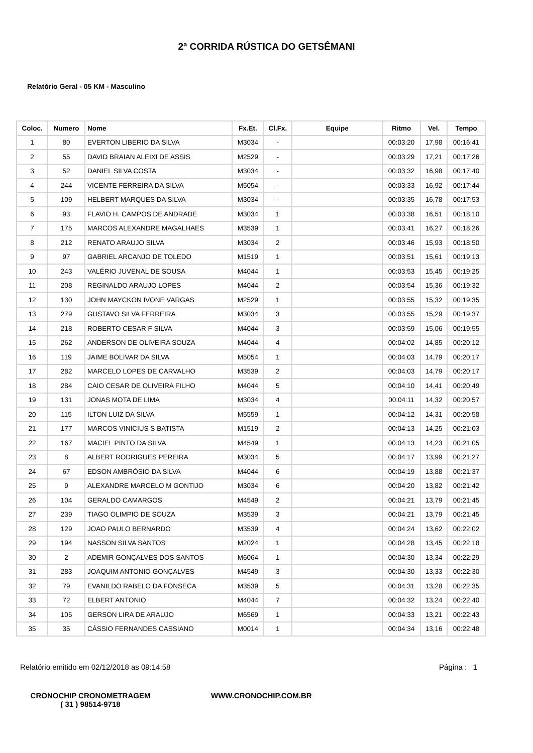2ª CORRIDA RÚSTICA DO GETSÊMANI
Relatório Geral - 05 KM - Masculino
| Coloc. | Numero | Nome | Fx.Et. | Cl.Fx. | Equipe | Ritmo | Vel. | Tempo |
| --- | --- | --- | --- | --- | --- | --- | --- | --- |
| 1 | 80 | EVERTON LIBERIO DA SILVA | M3034 | - | | 00:03:20 | 17,98 | 00:16:41 |
| 2 | 55 | DAVID BRAIAN ALEIXI DE ASSIS | M2529 | - | | 00:03:29 | 17,21 | 00:17:26 |
| 3 | 52 | DANIEL SILVA COSTA | M3034 | - | | 00:03:32 | 16,98 | 00:17:40 |
| 4 | 244 | VICENTE FERREIRA DA SILVA | M5054 | - | | 00:03:33 | 16,92 | 00:17:44 |
| 5 | 109 | HELBERT MARQUES DA SILVA | M3034 | - | | 00:03:35 | 16,78 | 00:17:53 |
| 6 | 93 | FLAVIO H. CAMPOS DE ANDRADE | M3034 | 1 | | 00:03:38 | 16,51 | 00:18:10 |
| 7 | 175 | MARCOS ALEXANDRE MAGALHAES | M3539 | 1 | | 00:03:41 | 16,27 | 00:18:26 |
| 8 | 212 | RENATO ARAUJO SILVA | M3034 | 2 | | 00:03:46 | 15,93 | 00:18:50 |
| 9 | 97 | GABRIEL ARCANJO DE TOLEDO | M1519 | 1 | | 00:03:51 | 15,61 | 00:19:13 |
| 10 | 243 | VALÉRIO JUVENAL DE SOUSA | M4044 | 1 | | 00:03:53 | 15,45 | 00:19:25 |
| 11 | 208 | REGINALDO ARAUJO LOPES | M4044 | 2 | | 00:03:54 | 15,36 | 00:19:32 |
| 12 | 130 | JOHN MAYCKON IVONE VARGAS | M2529 | 1 | | 00:03:55 | 15,32 | 00:19:35 |
| 13 | 279 | GUSTAVO SILVA FERREIRA | M3034 | 3 | | 00:03:55 | 15,29 | 00:19:37 |
| 14 | 218 | ROBERTO CESAR F SILVA | M4044 | 3 | | 00:03:59 | 15,06 | 00:19:55 |
| 15 | 262 | ANDERSON DE OLIVEIRA SOUZA | M4044 | 4 | | 00:04:02 | 14,85 | 00:20:12 |
| 16 | 119 | JAIME BOLIVAR DA SILVA | M5054 | 1 | | 00:04:03 | 14,79 | 00:20:17 |
| 17 | 282 | MARCELO LOPES DE CARVALHO | M3539 | 2 | | 00:04:03 | 14,79 | 00:20:17 |
| 18 | 284 | CAIO CESAR DE OLIVEIRA FILHO | M4044 | 5 | | 00:04:10 | 14,41 | 00:20:49 |
| 19 | 131 | JONAS MOTA DE LIMA | M3034 | 4 | | 00:04:11 | 14,32 | 00:20:57 |
| 20 | 115 | ILTON LUIZ DA SILVA | M5559 | 1 | | 00:04:12 | 14,31 | 00:20:58 |
| 21 | 177 | MARCOS VINICIUS S BATISTA | M1519 | 2 | | 00:04:13 | 14,25 | 00:21:03 |
| 22 | 167 | MACIEL PINTO DA SILVA | M4549 | 1 | | 00:04:13 | 14,23 | 00:21:05 |
| 23 | 8 | ALBERT RODRIGUES PEREIRA | M3034 | 5 | | 00:04:17 | 13,99 | 00:21:27 |
| 24 | 67 | EDSON AMBRÓSIO DA SILVA | M4044 | 6 | | 00:04:19 | 13,88 | 00:21:37 |
| 25 | 9 | ALEXANDRE MARCELO M GONTIJO | M3034 | 6 | | 00:04:20 | 13,82 | 00:21:42 |
| 26 | 104 | GERALDO CAMARGOS | M4549 | 2 | | 00:04:21 | 13,79 | 00:21:45 |
| 27 | 239 | TIAGO OLIMPIO DE SOUZA | M3539 | 3 | | 00:04:21 | 13,79 | 00:21:45 |
| 28 | 129 | JOAO PAULO BERNARDO | M3539 | 4 | | 00:04:24 | 13,62 | 00:22:02 |
| 29 | 194 | NASSON SILVA SANTOS | M2024 | 1 | | 00:04:28 | 13,45 | 00:22:18 |
| 30 | 2 | ADEMIR GONÇALVES DOS SANTOS | M6064 | 1 | | 00:04:30 | 13,34 | 00:22:29 |
| 31 | 283 | JOAQUIM ANTONIO GONÇALVES | M4549 | 3 | | 00:04:30 | 13,33 | 00:22:30 |
| 32 | 79 | EVANILDO RABELO DA FONSECA | M3539 | 5 | | 00:04:31 | 13,28 | 00:22:35 |
| 33 | 72 | ELBERT ANTONIO | M4044 | 7 | | 00:04:32 | 13,24 | 00:22:40 |
| 34 | 105 | GERSON LIRA DE ARAUJO | M6569 | 1 | | 00:04:33 | 13,21 | 00:22:43 |
| 35 | 35 | CÁSSIO FERNANDES CASSIANO | M0014 | 1 | | 00:04:34 | 13,16 | 00:22:48 |
Relatório emitido em 02/12/2018 as 09:14:58 Página : 1
CRONOCHIP CRONOMETRAGEM
( 31 ) 98514-9718
WWW.CRONOCHIP.COM.BR